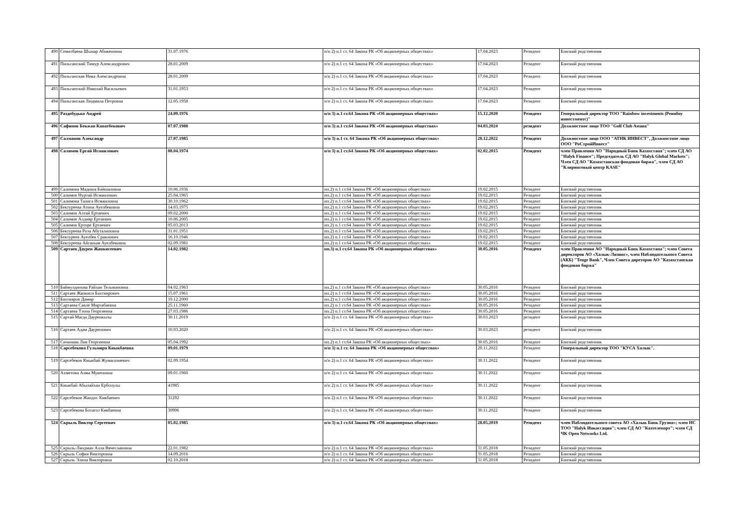| 490 | Семизбаева Шынар Абикеновна | 31.07.1976 | п/п 2) п.1 ст. 64 Закона РК «Об акционерных обществах» | 17.04.2023 | Резидент | Близкий родственник |
| 491 | Пильганский Тимур Александрович | 28.01.2009 | п/п 2) п.1 ст. 64 Закона РК «Об акционерных обществах» | 17.04.2023 | Резидент | Близкий родственник |
| 492 | Пильганская Ника Александровна | 28.01.2009 | п/п 2) п.1 ст. 64 Закона РК «Об акционерных обществах» | 17.04.2023 | Резидент | Близкий родственник |
| 493 | Пильганский Николай Васильевич | 31.01.1953 | п/п 2) п.1 ст. 64 Закона РК «Об акционерных обществах» | 17.04.2023 | Резидент | Близкий родственник |
| 494 | Пильганская Людмила Петровна | 12.05.1958 | п/п 2) п.1 ст. 64 Закона РК «Об акционерных обществах» | 17.04.2023 | Резидент | Близкий родственник |
| 495 | Раздобудько Андрей | 24.09.1976 | п/п 3) п.1 ст.64 Закона РК «Об акционерных обществах» | 15.12.2020 | Резидент | Генеральный директор ТОО "Rainbow investments (Реинбоу инвестментс)" |
| 496 | Сафинов Бекжан Канатбекович | 07.07.1988 | п/п 3) п.1 ст.64 Закона РК «Об акционерных обществах» | 04.03.2024 | резидент | Должностное лицо ТОО "Golf Club Astana" |
| 497 | Салманов Александр | 27.07.1985 | п/п 3) п.1 ст. 64 Закона РК «Об акционерных обществах» | 28.12.2022 | Резидент | Должностное лицо ООО "АТНК ИНВЕСТ", Должностное лицо ООО "РоСтройИнвест" |
| 498 | Салимов Ергай Исмаилович | 08.04.1974 | п/п 3) п.1 ст.64 Закона РК «Об акционерных обществах» | 02.02.2015 | Резидент | член Правления АО "Народный Банк Казахстана"; член СД АО "Halyk Finance"; Председатель СД АО "Halyk Global Markets"; Член СД АО "Казахстанская фондовая биржа", член СД АО "Клиринговый центр KASE" |
| 499 | Салимова Мадиша Байшаловна | 10.06.1936 | пп.2) п.1 ст.64 Закона РК «Об акционерных обществах» | 19.02.2015 | Резидент | Близкий родственник |
| 500 | Салимов Нуртай Исмаилович | 25.04.1965 | пп.2) п.1 ст.64 Закона РК «Об акционерных обществах» | 19.02.2015 | Резидент | Близкий родственник |
| 501 | Салимова Талига Исмаиловна | 30.10.1962 | пп.2) п.1 ст.64 Закона РК «Об акционерных обществах» | 19.02.2015 | Резидент | Близкий родственник |
| 502 | Бектуреева Атина Ауелбековна | 14.03.1975 | пп.2) п.1 ст.64 Закона РК «Об акционерных обществах» | 19.02.2015 | Резидент | Близкий родственник |
| 503 | Салимов Алтай Ертаевич | 09.02.2000 | пп.2) п.1 ст.64 Закона РК «Об акционерных обществах» | 19.02.2015 | Резидент | Близкий родственник |
| 504 | Салимов Алдияр Ертаевич | 10.06.2005 | пп.2) п.1 ст.64 Закона РК «Об акционерных обществах» | 19.02.2015 | Резидент | Близкий родственник |
| 505 | Салимов Ерторе Ертаевич | 05.03.2013 | пп.2) п.1 ст.64 Закона РК «Об акционерных обществах» | 19.02.2015 | Резидент | Близкий родственник |
| 506 | Бектуреева Роза Абуталиповна | 31.01.1951 | пп.2) п.1 ст.64 Закона РК «Об акционерных обществах» | 19.02.2015 | Резидент | Близкий родственник |
| 507 | Бектуреев Ауелбек Сраилович | 16.10.1946 | пп.2) п.1 ст.64 Закона РК «Об акционерных обществах» | 19.02.2015 | Резидент | Близкий родственник |
| 508 | Бектуреева Айганым Ауелбековна | 02.09.1981 | пп.2) п.1 ст.64 Закона РК «Об акционерных обществах» | 19.02.2015 | Резидент | Близкий родственник |
| 509 | Сартаев Даурен Жанкисеевич | 14.02.1982 | пп.3) п.1 ст.64 Закона РК «Об акционерных обществах» | 30.05.2016 | Резидент | член Правления АО "Народный Банк Казахстана"; член Совета директоров АО «Халык-Лизинг», член Наблюдательного Совета (АКБ) "Tenge Bank", Член Совета диреторов АО "Казахстанская фондовая биржа" |
| 510 | Баймулдинова Райхан Тельмановна | 04.02.1963 | пп.2) п.1 ст.64 Закона РК «Об акционерных обществах» | 30.05.2016 | Резидент | Близкий родственник |
| 511 | Сартаев Жанкиси Бахтиярович | 15.07.1961 | пп.2) п.1 ст.64 Закона РК «Об акционерных обществах» | 30.05.2016 | Резидент | Близкий родственник |
| 512 | Бахтияров Дамир | 19.12.2000 | пп.2) п.1 ст.64 Закона РК «Об акционерных обществах» | 30.05.2016 | Резидент | Близкий родственник |
| 513 | Сартаева Савле Мирзабаевна | 25.11.1960 | пп.2) п.1 ст.64 Закона РК «Об акционерных обществах» | 30.05.2016 | Резидент | Близкий родственник |
| 514 | Сартаева Тэона Георгиевна | 27.03.1986 | пп.2) п.1 ст.64 Закона РК «Об акционерных обществах» | 30.05.2016 | Резидент | Близкий родственник |
| 515 | Сартай Магда Дауренкызы | 30.11.2019 | п/п 2) п.1 ст. 64 Закона РК «Об акционерных обществах» | 30.03.2023 | резидент | Близкий родственник |
| 516 | Сартаев Адам Дауренович | 10.03.2020 | п/п 2) п.1 ст. 64 Закона РК «Об акционерных обществах» | 30.03.2023 | резидент | Близкий родственник |
| 517 | Сичинава Лия Георгиевна | 05.04.1992 | пп.2) п.1 ст.64 Закона РК «Об акционерных обществах» | 30.05.2016 | Резидент | Близкий родственник |
| 518 | Сарсебекова Гульмира Киыкбаевна | 09.01.1979 | п/п 3) п.1 ст. 64 Закона РК «Об акционерных обществах» | 29.11.2022 | Резидент | Генеральный директор ТОО "КУСА Халык". |
| 519 | Сарсебеков Киыкбай Жумагалиевич | 02.09.1954 | п/п 2) п.1 ст. 64 Закона РК «Об акционерных обществах» | 30.11.2022 | Резидент | Близкий родственник |
| 520 | Ахметова Алма Мукеновна | 09.01.1960 | п/п 2) п.1 ст. 64 Закона РК «Об акционерных обществах» | 30.11.2022 | Резидент | Близкий родственник |
| 521 | Киыкбай Абылайхан Ерболулы | 41985 | п/п 2) п.1 ст. 64 Закона РК «Об акционерных обществах» | 30.11.2022 | Резидент | Близкий родственник |
| 522 | Сарсебеков Жандос Кикбаевич | 31292 | п/п 2) п.1 ст. 64 Закона РК «Об акционерных обществах» | 30.11.2022 | Резидент | Близкий родственник |
| 523 | Сарсебекова Ботагоз Кикбаевна | 30906 | п/п 2) п.1 ст. 64 Закона РК «Об акционерных обществах» | 30.11.2022 | Резидент | Близкий родственник |
| 524 | Скрыль Виктор Сергеевич | 05.02.1985 | п/п 3) п.1 ст.64 Закона РК «Об акционерных обществах» | 28.05.2019 | Резидент | член Наблюдательного совета АО «Халык Банк Грузия»; член НС ТОО "Halyk Инкассация"; член СД АО "Казтелепорт"; член СД ЧК Open Networks Ltd. |
| 525 | Скрыль-Ландман Алла Вячеславовна | 22.01.1982 | п/п 2) п.1 ст. 64 Закона РК «Об акционерных обществах» | 31.05.2018 | Резидент | Близкий родственник |
| 526 | Скрыль София Викторовна | 14.09.2016 | п/п 2) п.1 ст. 64 Закона РК «Об акционерных обществах» | 31.05.2018 | Резидент | Близкий родственник |
| 527 | Скрыль Элина Викторовна | 02.10.2018 | п/п 2) п.1 ст. 64 Закона РК «Об акционерных обществах» | 31.05.2018 | Резидент | Близкий родственник |